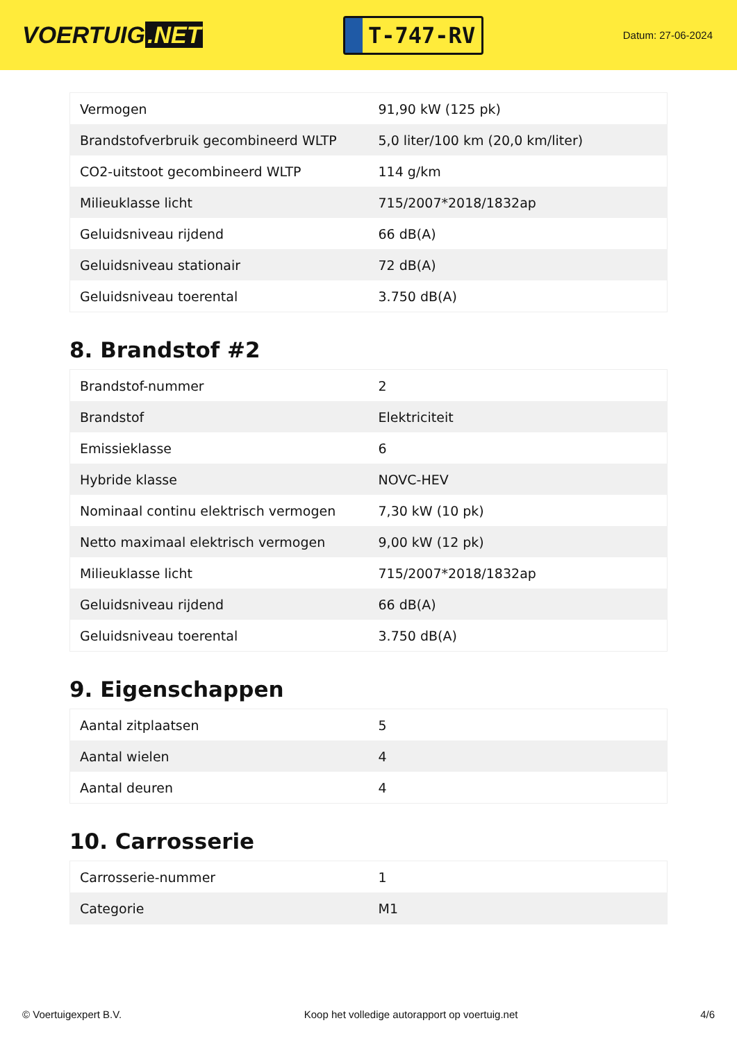VOERTUIG.NET
T-747-RV
Datum: 27-06-2024
| Vermogen | 91,90 kW (125 pk) |
| Brandstofverbruik gecombineerd WLTP | 5,0 liter/100 km (20,0 km/liter) |
| CO2-uitstoot gecombineerd WLTP | 114 g/km |
| Milieuklasse licht | 715/2007*2018/1832ap |
| Geluidsniveau rijdend | 66 dB(A) |
| Geluidsniveau stationair | 72 dB(A) |
| Geluidsniveau toerental | 3.750 dB(A) |
8. Brandstof #2
| Brandstof-nummer | 2 |
| Brandstof | Elektriciteit |
| Emissieklasse | 6 |
| Hybride klasse | NOVC-HEV |
| Nominaal continu elektrisch vermogen | 7,30 kW (10 pk) |
| Netto maximaal elektrisch vermogen | 9,00 kW (12 pk) |
| Milieuklasse licht | 715/2007*2018/1832ap |
| Geluidsniveau rijdend | 66 dB(A) |
| Geluidsniveau toerental | 3.750 dB(A) |
9. Eigenschappen
| Aantal zitplaatsen | 5 |
| Aantal wielen | 4 |
| Aantal deuren | 4 |
10. Carrosserie
| Carrosserie-nummer | 1 |
| Categorie | M1 |
© Voertuigexpert B.V. Koop het volledige autorapport op voertuig.net 4/6